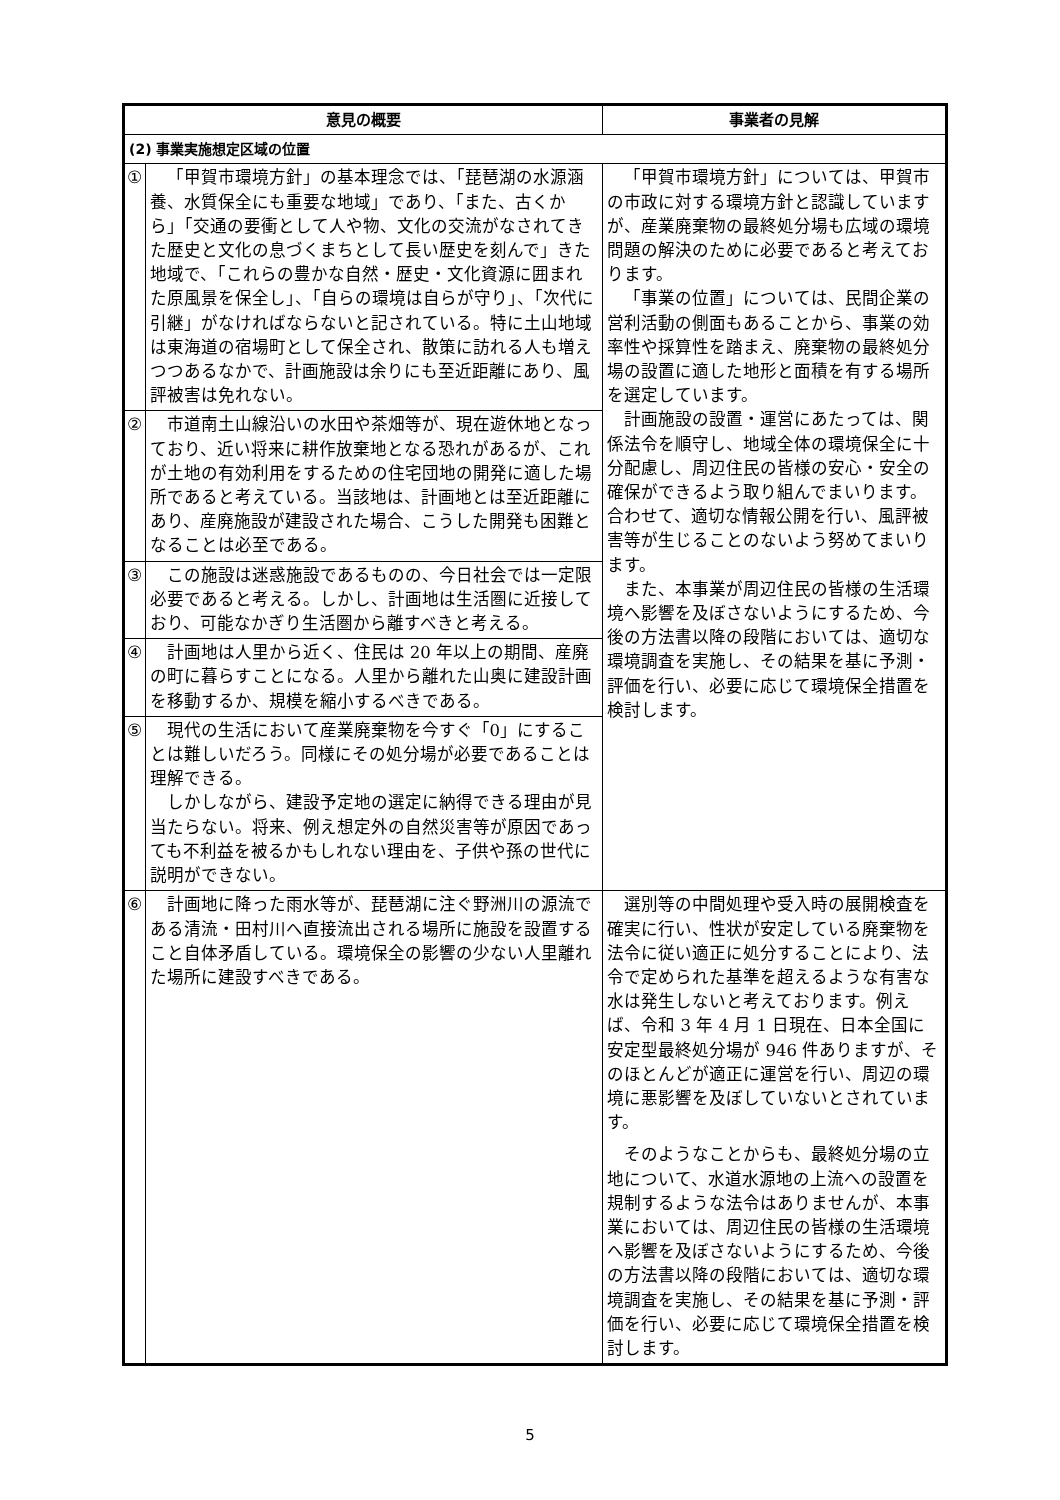| 意見の概要 | | 事業者の見解 |
| --- | --- | --- |
| (2) 事業実施想定区域の位置 | | |
| ① | 「甲賀市環境方針」の基本理念では、「琵琶湖の水源涵養、水質保全にも重要な地域」であり、「また、古くから」「交通の要衝として人や物、文化の交流がなされてきた歴史と文化の息づくまちとして長い歴史を刻んで」きた地域で、「これらの豊かな自然・歴史・文化資源に囲まれた原風景を保全し」、「自らの環境は自らが守り」、「次代に引継」がなければならないと記されている。特に土山地域は東海道の宿場町として保全され、散策に訪れる人も増えつつあるなかで、計画施設は余りにも至近距離にあり、風評被害は免れない。 | 「甲賀市環境方針」については、甲賀市の市政に対する環境方針と認識していますが、産業廃棄物の最終処分場も広域の環境問題の解決のために必要であると考えております。 「事業の位置」については、民間企業の営利活動の側面もあることから、事業の効率性や採算性を踏まえ、廃棄物の最終処分場の設置に適した地形と面積を有する場所を選定しています。 計画施設の設置・運営にあたっては、関係法令を順守し、地域全体の環境保全に十分配慮し、周辺住民の皆様の安心・安全の確保ができるよう取り組んでまいります。合わせて、適切な情報公開を行い、風評被害等が生じることのないよう努めてまいります。 また、本事業が周辺住民の皆様の生活環境へ影響を及ぼさないようにするため、今後の方法書以降の段階においては、適切な環境調査を実施し、その結果を基に予測・評価を行い、必要に応じて環境保全措置を検討します。 |
| ② | 市道南土山線沿いの水田や茶畑等が、現在遊休地となっており、近い将来に耕作放棄地となる恐れがあるが、これが土地の有効利用をするための住宅団地の開発に適した場所であると考えている。当該地は、計画地とは至近距離にあり、産廃施設が建設された場合、こうした開発も困難となることは必至である。 | |
| ③ | この施設は迷惑施設であるものの、今日社会では一定限必要であると考える。しかし、計画地は生活圏に近接しており、可能なかぎり生活圏から離すべきと考える。 | |
| ④ | 計画地は人里から近く、住民は 20 年以上の期間、産廃の町に暮らすことになる。人里から離れた山奥に建設計画を移動するか、規模を縮小するべきである。 | |
| ⑤ | 現代の生活において産業廃棄物を今すぐ「0」にすることは難しいだろう。同様にその処分場が必要であることは理解できる。 しかしながら、建設予定地の選定に納得できる理由が見当たらない。将来、例え想定外の自然災害等が原因であっても不利益を被るかもしれない理由を、子供や孫の世代に説明ができない。 | |
| ⑥ | 計画地に降った雨水等が、琵琶湖に注ぐ野洲川の源流である清流・田村川へ直接流出される場所に施設を設置すること自体矛盾している。環境保全の影響の少ない人里離れた場所に建設すべきである。 | 選別等の中間処理や受入時の展開検査を確実に行い、性状が安定している廃棄物を法令に従い適正に処分することにより、法令で定められた基準を超えるような有害な水は発生しないと考えております。例えば、令和 3 年 4 月 1 日現在、日本全国に安定型最終処分場が 946 件ありますが、そのほとんどが適正に運営を行い、周辺の環境に悪影響を及ぼしていないとされています。 そのようなことからも、最終処分場の立地について、水道水源地の上流への設置を規制するような法令はありませんが、本事業においては、周辺住民の皆様の生活環境へ影響を及ぼさないようにするため、今後の方法書以降の段階においては、適切な環境調査を実施し、その結果を基に予測・評価を行い、必要に応じて環境保全措置を検討します。 |
5